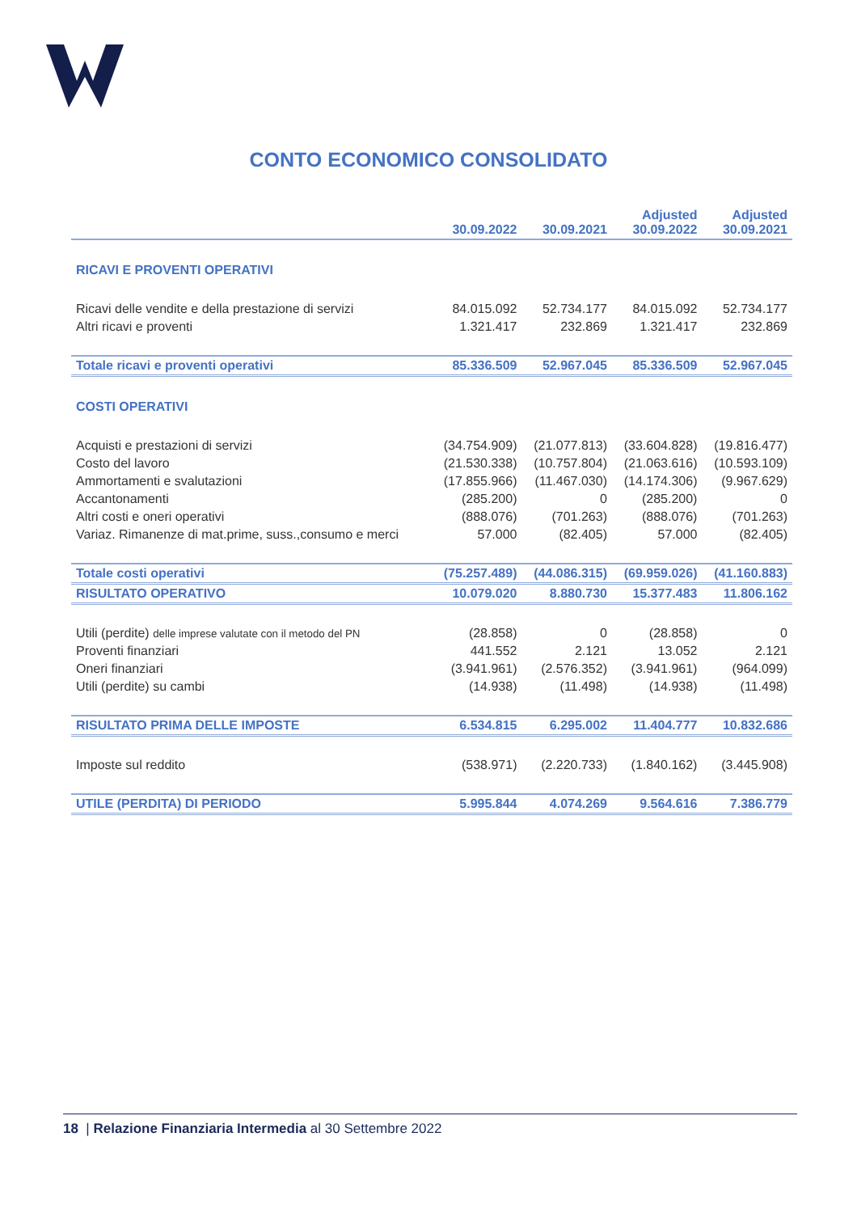CONTO ECONOMICO CONSOLIDATO
| | 30.09.2022 | 30.09.2021 | Adjusted 30.09.2022 | Adjusted 30.09.2021 |
| --- | --- | --- | --- | --- |
| RICAVI E PROVENTI OPERATIVI | | | | |
| Ricavi delle vendite e della prestazione di servizi | 84.015.092 | 52.734.177 | 84.015.092 | 52.734.177 |
| Altri ricavi e proventi | 1.321.417 | 232.869 | 1.321.417 | 232.869 |
| Totale ricavi e proventi operativi | 85.336.509 | 52.967.045 | 85.336.509 | 52.967.045 |
| COSTI OPERATIVI | | | | |
| Acquisti e prestazioni di servizi | (34.754.909) | (21.077.813) | (33.604.828) | (19.816.477) |
| Costo del lavoro | (21.530.338) | (10.757.804) | (21.063.616) | (10.593.109) |
| Ammortamenti e svalutazioni | (17.855.966) | (11.467.030) | (14.174.306) | (9.967.629) |
| Accantonamenti | (285.200) | 0 | (285.200) | 0 |
| Altri costi e oneri operativi | (888.076) | (701.263) | (888.076) | (701.263) |
| Variaz. Rimanenze di mat.prime, suss.,consumo e merci | 57.000 | (82.405) | 57.000 | (82.405) |
| Totale costi operativi | (75.257.489) | (44.086.315) | (69.959.026) | (41.160.883) |
| RISULTATO OPERATIVO | 10.079.020 | 8.880.730 | 15.377.483 | 11.806.162 |
| Utili (perdite) delle imprese valutate con il metodo del PN | (28.858) | 0 | (28.858) | 0 |
| Proventi finanziari | 441.552 | 2.121 | 13.052 | 2.121 |
| Oneri finanziari | (3.941.961) | (2.576.352) | (3.941.961) | (964.099) |
| Utili (perdite) su cambi | (14.938) | (11.498) | (14.938) | (11.498) |
| RISULTATO PRIMA DELLE IMPOSTE | 6.534.815 | 6.295.002 | 11.404.777 | 10.832.686 |
| Imposte sul reddito | (538.971) | (2.220.733) | (1.840.162) | (3.445.908) |
| UTILE (PERDITA) DI PERIODO | 5.995.844 | 4.074.269 | 9.564.616 | 7.386.779 |
18 | Relazione Finanziaria Intermedia al 30 Settembre 2022